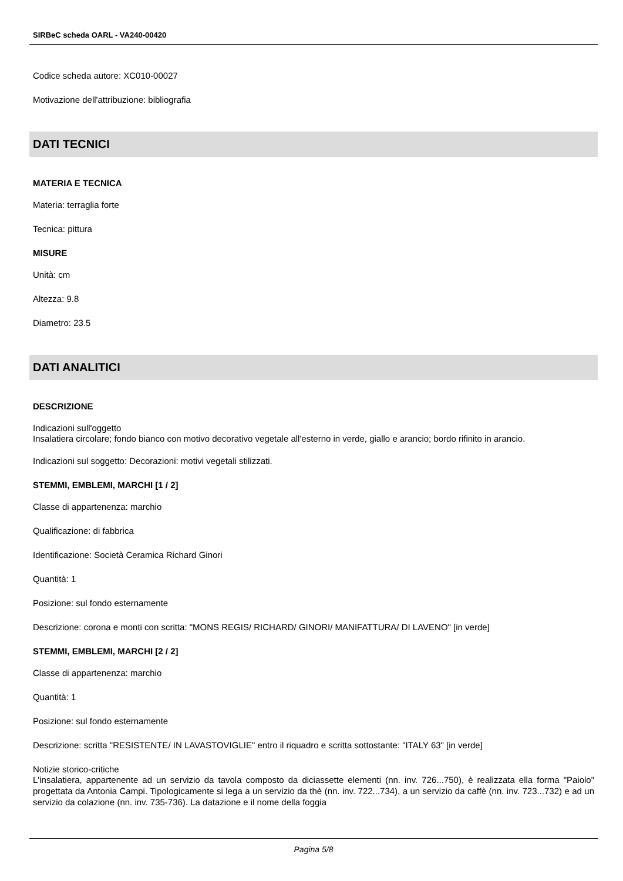SIRBeC scheda OARL - VA240-00420
Codice scheda autore: XC010-00027
Motivazione dell'attribuzione: bibliografia
DATI TECNICI
MATERIA E TECNICA
Materia: terraglia forte
Tecnica: pittura
MISURE
Unità: cm
Altezza: 9.8
Diametro: 23.5
DATI ANALITICI
DESCRIZIONE
Indicazioni sull'oggetto
Insalatiera circolare; fondo bianco con motivo decorativo vegetale all'esterno in verde, giallo e arancio; bordo rifinito in arancio.
Indicazioni sul soggetto: Decorazioni: motivi vegetali stilizzati.
STEMMI, EMBLEMI, MARCHI [1 / 2]
Classe di appartenenza: marchio
Qualificazione: di fabbrica
Identificazione: Società Ceramica Richard Ginori
Quantità: 1
Posizione: sul fondo esternamente
Descrizione: corona e monti con scritta: "MONS REGIS/ RICHARD/ GINORI/ MANIFATTURA/ DI LAVENO" [in verde]
STEMMI, EMBLEMI, MARCHI [2 / 2]
Classe di appartenenza: marchio
Quantità: 1
Posizione: sul fondo esternamente
Descrizione: scritta "RESISTENTE/ IN LAVASTOVIGLIE" entro il riquadro e scritta sottostante: "ITALY 63" [in verde]
Notizie storico-critiche
L'insalatiera, appartenente ad un servizio da tavola composto da diciassette elementi (nn. inv. 726...750), è realizzata ella forma "Paiolo" progettata da Antonia Campi. Tipologicamente si lega a un servizio da thè (nn. inv. 722...734), a un servizio da caffè (nn. inv. 723...732) e ad un servizio da colazione (nn. inv. 735-736). La datazione e il nome della foggia
Pagina 5/8